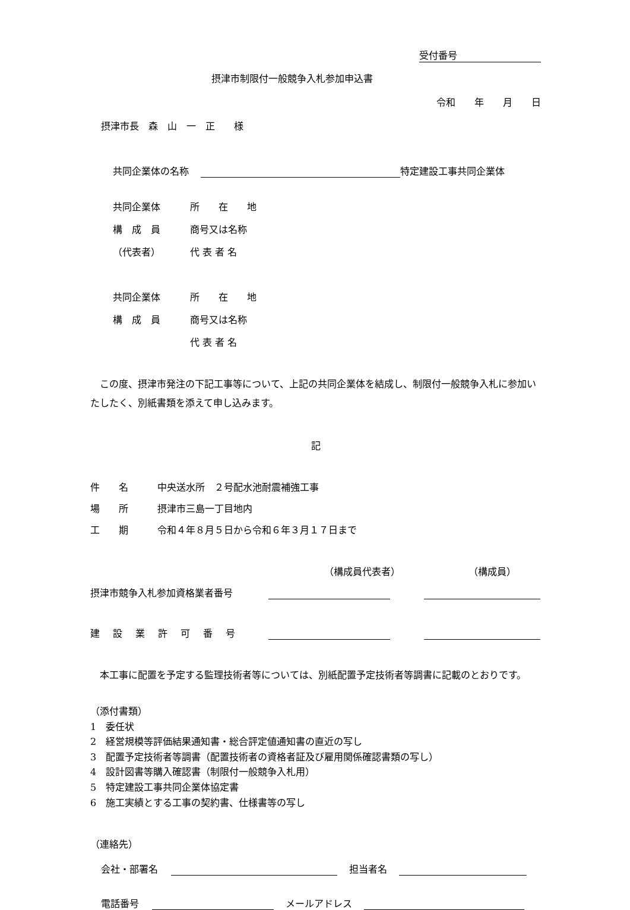受付番号
摂津市制限付一般競争入札参加申込書
令和　　年　　月　　日
摂津市長　森　山　一　正　　様
共同企業体の名称 特定建設工事共同企業体
共同企業体 所　　在　　地 構　成　員 商号又は名称 （代表者） 代 表 者 名
共同企業体 所　　在　　地 構　成　員 商号又は名称 代 表 者 名
この度、摂津市発注の下記工事等について、上記の共同企業体を結成し、制限付一般競争入札に参加いたしたく、別紙書類を添えて申し込みます。
記
件　　名 中央送水所　２号配水池耐震補強工事 場　　所 摂津市三島一丁目地内 工　　期 令和４年８月５日から令和６年３月１７日まで
（構成員代表者） （構成員）
摂津市競争入札参加資格業者番号
建設業許可番号
本工事に配置を予定する監理技術者等については、別紙配置予定技術者等調書に記載のとおりです。
（添付書類）
1　委任状
2　経営規模等評価結果通知書・総合評定値通知書の直近の写し
3　配置予定技術者等調書（配置技術者の資格者証及び雇用関係確認書類の写し）
4　設計図書等購入確認書（制限付一般競争入札用）
5　特定建設工事共同企業体協定書
6　施工実績とする工事の契約書、仕様書等の写し
（連絡先）
会社・部署名 担当者名
電話番号 メールアドレス